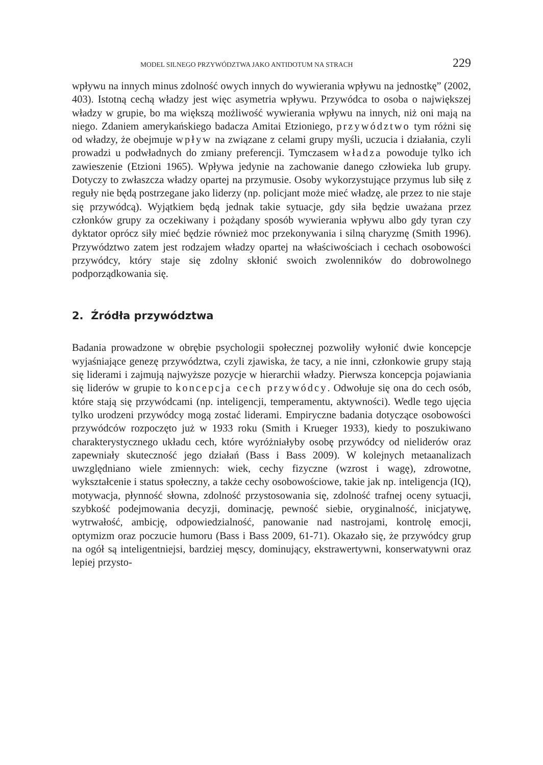MODEL SILNEGO PRZYWÓDZTWA JAKO ANTIDOTUM NA STRACH 229
wpływu na innych minus zdolność owych innych do wywierania wpływu na jednostkę” (2002, 403). Istotną cechą władzy jest więc asymetria wpływu. Przywódca to osoba o największej władzy w grupie, bo ma większą możliwość wywierania wpływu na innych, niż oni mają na niego. Zdaniem amerykańskiego badacza Amitai Etzioniego, przywództwo tym różni się od władzy, że obejmuje wpływ na związane z celami grupy myśli, uczucia i działania, czyli prowadzi u podwładnych do zmiany preferencji. Tymczasem władza powoduje tylko ich zawieszenie (Etzioni 1965). Wpływa jedynie na zachowanie danego człowieka lub grupy. Dotyczy to zwłaszcza władzy opartej na przymusie. Osoby wykorzystujące przymus lub siłę z reguły nie będą postrzegane jako liderzy (np. policjant może mieć władzę, ale przez to nie staje się przywódcą). Wyjątkiem będą jednak takie sytuacje, gdy siła będzie uważana przez członków grupy za oczekiwany i pożądany sposób wywierania wpływu albo gdy tyran czy dyktator oprócz siły mieć będzie również moc przekonywania i silną charyzmę (Smith 1996). Przywództwo zatem jest rodzajem władzy opartej na właściwościach i cechach osobowości przywódcy, który staje się zdolny skłonić swoich zwolenników do dobrowolnego podporządkowania się.
2. Źródła przywództwa
Badania prowadzone w obrębie psychologii społecznej pozwoliły wyłonić dwie koncepcje wyjaśniające genezę przywództwa, czyli zjawiska, że tacy, a nie inni, członkowie grupy stają się liderami i zajmują najwyższe pozycje w hierarchii władzy. Pierwsza koncepcja pojawiania się liderów w grupie to koncepcja cech przywódcy. Odwołuje się ona do cech osób, które stają się przywódcami (np. inteligencji, temperamentu, aktywności). Wedle tego ujęcia tylko urodzeni przywódcy mogą zostać liderami. Empiryczne badania dotyczące osobowości przywódców rozpoczęto już w 1933 roku (Smith i Krueger 1933), kiedy to poszukiwano charakterystycznego układu cech, które wyróżniałyby osobę przywódcy od nieliderów oraz zapewniały skuteczność jego działań (Bass i Bass 2009). W kolejnych metaanalizach uwzględniano wiele zmiennych: wiek, cechy fizyczne (wzrost i wagę), zdrowotne, wykształcenie i status społeczny, a także cechy osobowościowe, takie jak np. inteligencja (IQ), motywacja, płynność słowna, zdolność przystosowania się, zdolność trafnej oceny sytuacji, szybkość podejmowania decyzji, dominację, pewność siebie, oryginalność, inicjatywę, wytrwałość, ambicję, odpowiedzialność, panowanie nad nastrojami, kontrolę emocji, optymizm oraz poczucie humoru (Bass i Bass 2009, 61-71). Okazało się, że przywódcy grup na ogół są inteligentniejsi, bardziej męscy, dominujący, ekstrawertywni, konserwatywni oraz lepiej przysto-